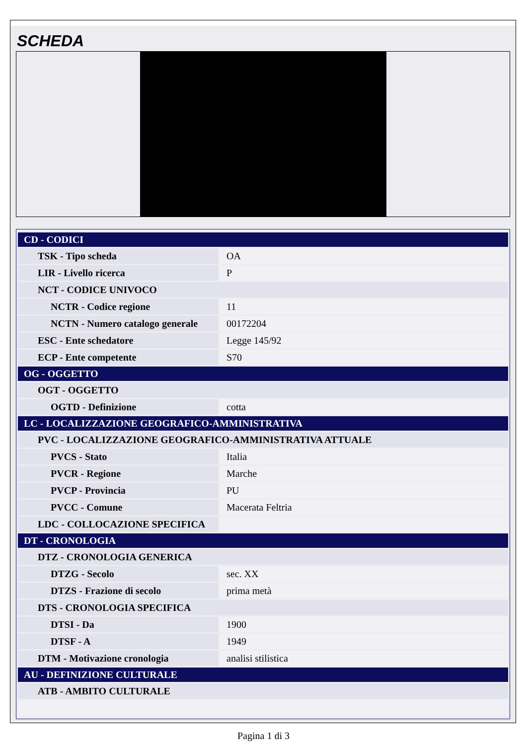SCHEDA
| CD - CODICI | |
| TSK - Tipo scheda | OA |
| LIR - Livello ricerca | P |
| NCT - CODICE UNIVOCO | |
| NCTR - Codice regione | 11 |
| NCTN - Numero catalogo generale | 00172204 |
| ESC - Ente schedatore | Legge 145/92 |
| ECP - Ente competente | S70 |
| OG - OGGETTO | |
| OGT - OGGETTO | |
| OGTD - Definizione | cotta |
| LC - LOCALIZZAZIONE GEOGRAFICO-AMMINISTRATIVA | |
| PVC - LOCALIZZAZIONE GEOGRAFICO-AMMINISTRATIVA ATTUALE | |
| PVCS - Stato | Italia |
| PVCR - Regione | Marche |
| PVCP - Provincia | PU |
| PVCC - Comune | Macerata Feltria |
| LDC - COLLOCAZIONE SPECIFICA | |
| DT - CRONOLOGIA | |
| DTZ - CRONOLOGIA GENERICA | |
| DTZG - Secolo | sec. XX |
| DTZS - Frazione di secolo | prima metà |
| DTS - CRONOLOGIA SPECIFICA | |
| DTSI - Da | 1900 |
| DTSF - A | 1949 |
| DTM - Motivazione cronologia | analisi stilistica |
| AU - DEFINIZIONE CULTURALE | |
| ATB - AMBITO CULTURALE | |
Pagina 1 di 3